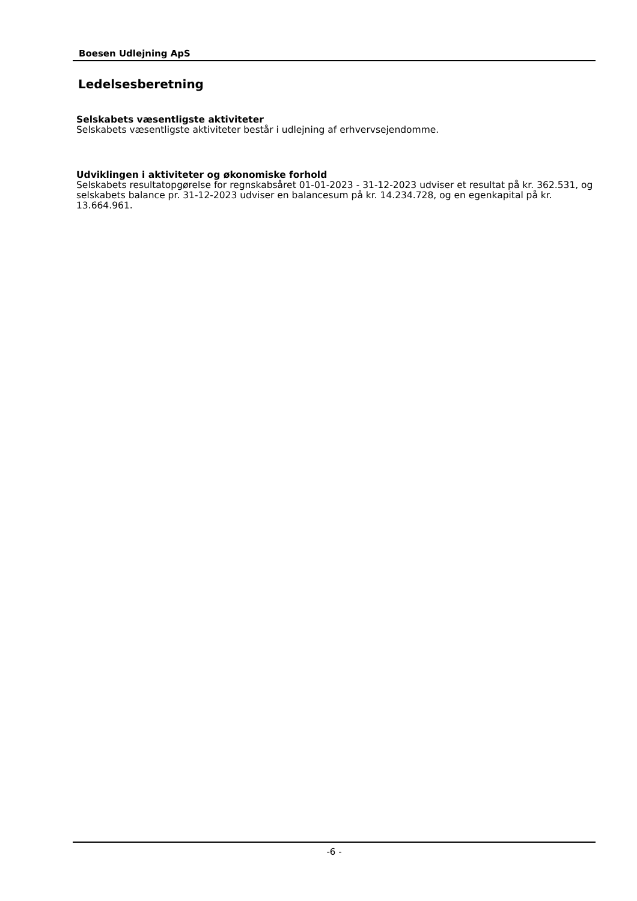Boesen Udlejning ApS
Ledelsesberetning
Selskabets væsentligste aktiviteter
Selskabets væsentligste aktiviteter består i udlejning af erhvervsejendomme.
Udviklingen i aktiviteter og økonomiske forhold
Selskabets resultatopgørelse for regnskabsåret 01-01-2023 - 31-12-2023 udviser et resultat på kr. 362.531, og selskabets balance pr. 31-12-2023 udviser en balancesum på kr. 14.234.728, og en egenkapital på kr. 13.664.961.
-6 -